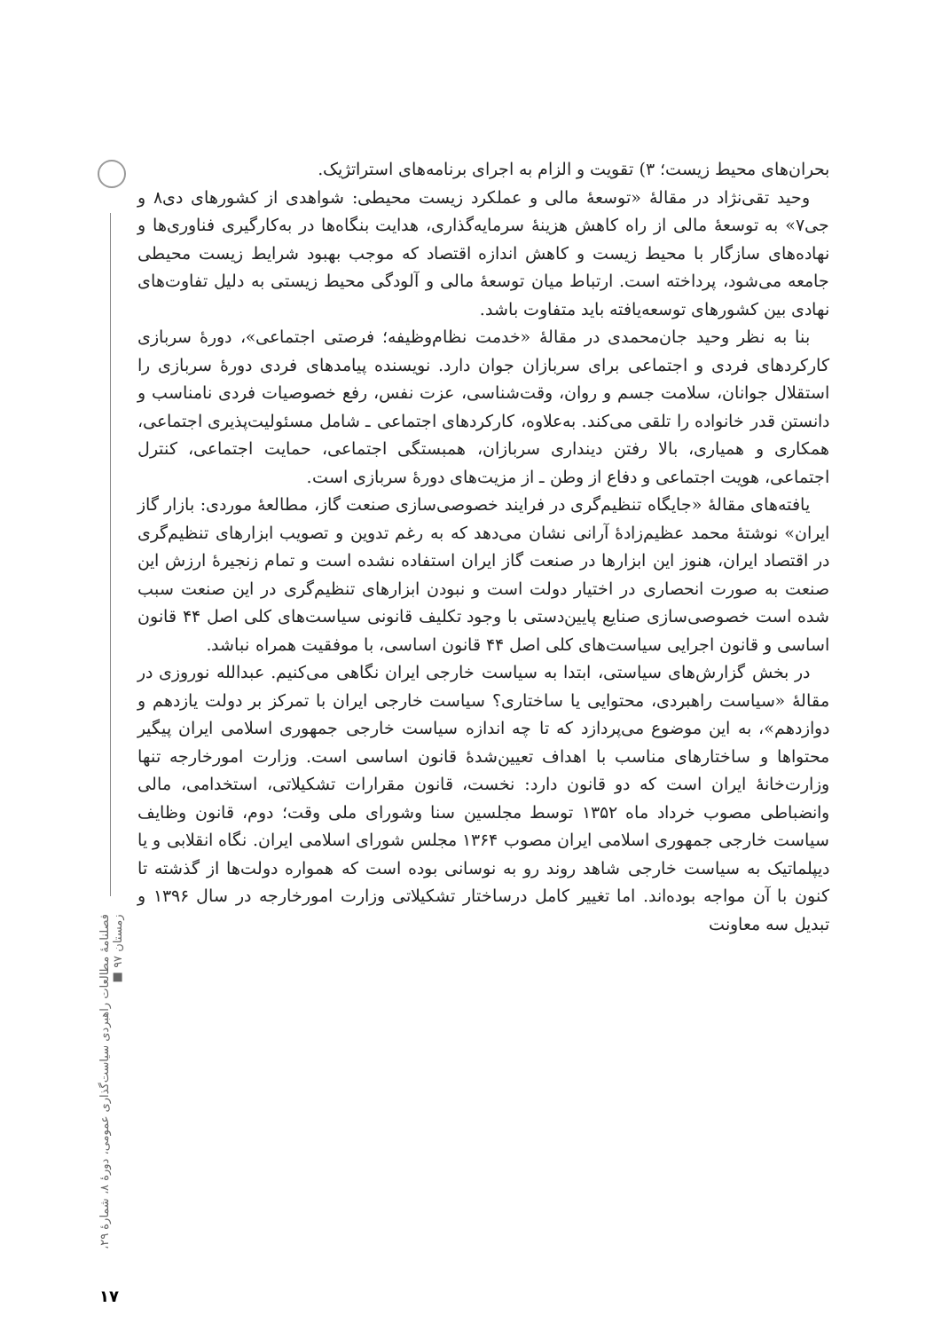فصلنامهٔ مطالعات راهبردی سیاست‌گذاری عمومی، دورهٔ ۸، شمارهٔ ۲۹، زمستان ۹۷ ■
بحران‌های محیط زیست؛ ۳) تقویت و الزام به اجرای برنامه‌های استراتژیک.
وحید تقی‌نژاد در مقالهٔ «توسعهٔ مالی و عملکرد زیست محیطی: شواهدی از کشورهای دی۸ و جی۷» به توسعهٔ مالی از راه کاهش هزینهٔ سرمایه‌گذاری، هدایت بنگاه‌ها در به‌کارگیری فناوری‌ها و نهاده‌های سازگار با محیط زیست و کاهش اندازه اقتصاد که موجب بهبود شرایط زیست محیطی جامعه می‌شود، پرداخته است. ارتباط میان توسعهٔ مالی و آلودگی محیط زیستی به دلیل تفاوت‌های نهادی بین کشورهای توسعه‌یافته باید متفاوت باشد.
بنا به نظر وحید جان‌محمدی در مقالهٔ «خدمت نظام‌وظیفه؛ فرصتی اجتماعی»، دورهٔ سربازی کارکردهای فردی و اجتماعی برای سربازان جوان دارد. نویسنده پیامدهای فردی دورهٔ سربازی را استقلال جوانان، سلامت جسم و روان، وقت‌شناسی، عزت نفس، رفع خصوصیات فردی نامناسب و دانستن قدر خانواده را تلقی می‌کند. به‌علاوه، کارکردهای اجتماعی ـ شامل مسئولیت‌پذیری اجتماعی، همکاری و همیاری، بالا رفتن دینداری سربازان، همبستگی اجتماعی، حمایت اجتماعی، کنترل اجتماعی، هویت اجتماعی و دفاع از وطن ـ از مزیت‌های دورهٔ سربازی است.
یافته‌های مقالهٔ «جایگاه تنظیم‌گری در فرایند خصوصی‌سازی صنعت گاز، مطالعهٔ موردی: بازار گاز ایران» نوشتهٔ محمد عظیم‌زادهٔ آرانی نشان می‌دهد که به رغم تدوین و تصویب ابزارهای تنظیم‌گری در اقتصاد ایران، هنوز این ابزارها در صنعت گاز ایران استفاده نشده است و تمام زنجیرهٔ ارزش این صنعت به صورت انحصاری در اختیار دولت است و نبودن ابزارهای تنظیم‌گری در این صنعت سبب شده است خصوصی‌سازی صنایع پایین‌دستی با وجود تکلیف قانونی سیاست‌های کلی اصل ۴۴ قانون اساسی و قانون اجرایی سیاست‌های کلی اصل ۴۴ قانون اساسی، با موفقیت همراه نباشد.
در بخش گزارش‌های سیاستی، ابتدا به سیاست خارجی ایران نگاهی می‌کنیم. عبدالله نوروزی در مقالهٔ «سیاست راهبردی، محتوایی یا ساختاری؟ سیاست خارجی ایران با تمرکز بر دولت یازدهم و دوازدهم»، به این موضوع می‌پردازد که تا چه اندازه سیاست خارجی جمهوری اسلامی ایران پیگیر محتواها و ساختارهای مناسب با اهداف تعیین‌شدهٔ قانون اساسی است. وزارت امورخارجه تنها وزارت‌خانهٔ ایران است که دو قانون دارد: نخست، قانون مقرارات تشکیلاتی، استخدامی، مالی وانضباطی مصوب خرداد ماه ۱۳۵۲ توسط مجلسین سنا وشورای ملی وقت؛ دوم، قانون وظایف سیاست خارجی جمهوری اسلامی ایران مصوب ۱۳۶۴ مجلس شورای اسلامی ایران. نگاه انقلابی و یا دیپلماتیک به سیاست خارجی شاهد روند رو به نوسانی بوده است که همواره دولت‌ها از گذشته تا کنون با آن مواجه بوده‌اند. اما تغییر کامل درساختار تشکیلاتی وزارت امورخارجه در سال ۱۳۹۶ و تبدیل سه معاونت
۱۷